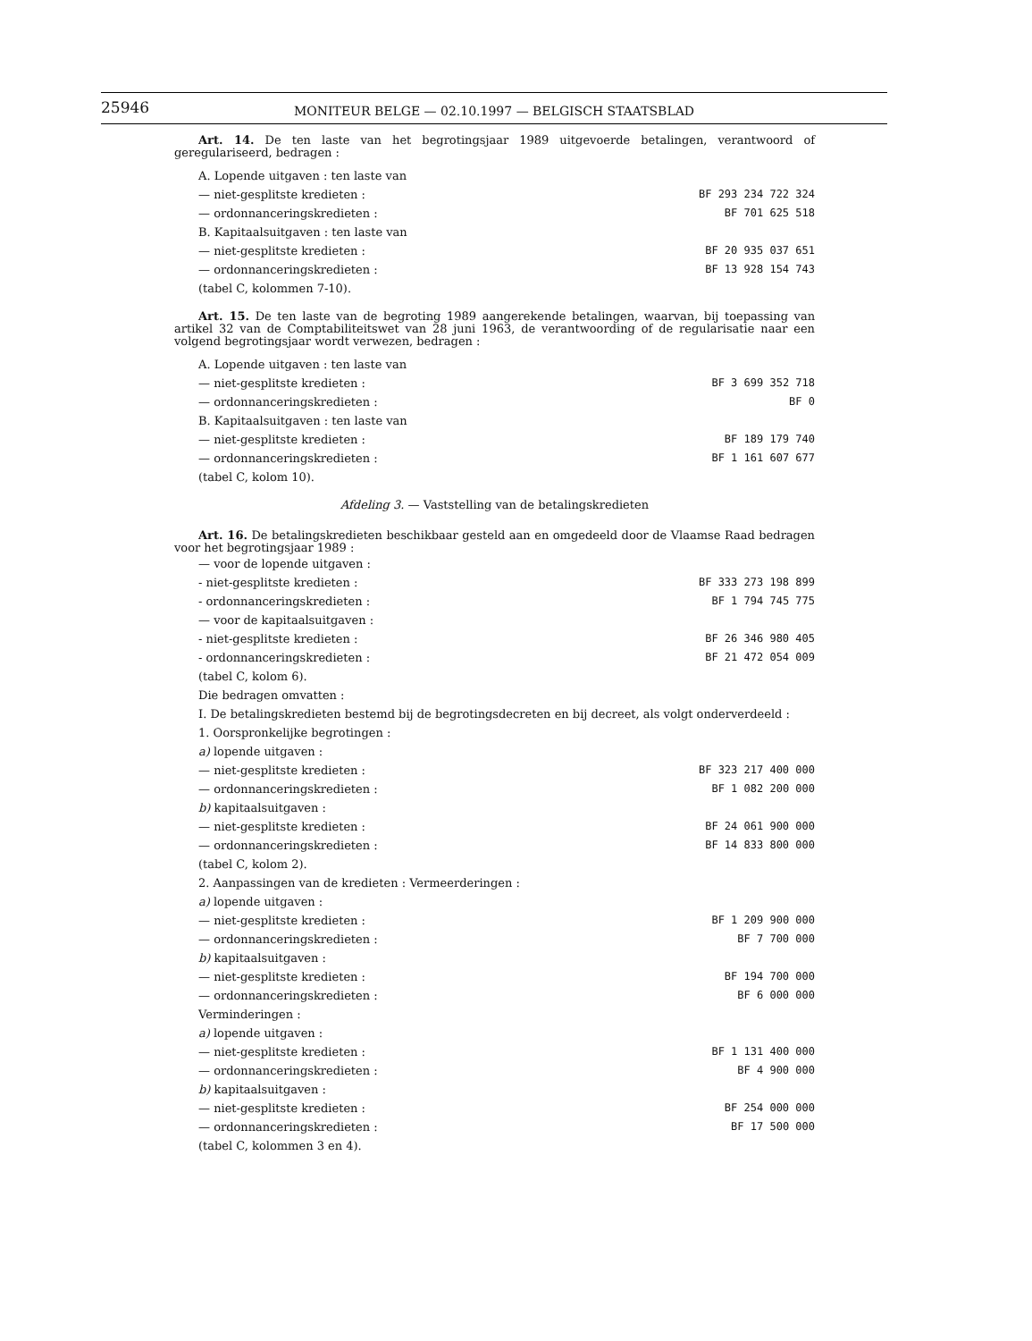25946
MONITEUR BELGE — 02.10.1997 — BELGISCH STAATSBLAD
Art. 14. De ten laste van het begrotingsjaar 1989 uitgevoerde betalingen, verantwoord of geregulariseerd, bedragen :
| A. Lopende uitgaven : ten laste van | |
| — niet-gesplitste kredieten : | BF 293 234 722 324 |
| — ordonnanceringskredieten : | BF 701 625 518 |
| B. Kapitaalsuitgaven : ten laste van | |
| — niet-gesplitste kredieten : | BF 20 935 037 651 |
| — ordonnanceringskredieten : | BF 13 928 154 743 |
| (tabel C, kolommen 7-10). | |
Art. 15. De ten laste van de begroting 1989 aangerekende betalingen, waarvan, bij toepassing van artikel 32 van de Comptabiliteitswet van 28 juni 1963, de verantwoording of de regularisatie naar een volgend begrotingsjaar wordt verwezen, bedragen :
| A. Lopende uitgaven : ten laste van | |
| — niet-gesplitste kredieten : | BF 3 699 352 718 |
| — ordonnanceringskredieten : | BF 0 |
| B. Kapitaalsuitgaven : ten laste van | |
| — niet-gesplitste kredieten : | BF 189 179 740 |
| — ordonnanceringskredieten : | BF 1 161 607 677 |
| (tabel C, kolom 10). | |
Afdeling 3. — Vaststelling van de betalingskredieten
Art. 16. De betalingskredieten beschikbaar gesteld aan en omgedeeld door de Vlaamse Raad bedragen voor het begrotingsjaar 1989 :
| — voor de lopende uitgaven : | |
| - niet-gesplitste kredieten : | BF 333 273 198 899 |
| - ordonnanceringskredieten : | BF 1 794 745 775 |
| — voor de kapitaalsuitgaven : | |
| - niet-gesplitste kredieten : | BF 26 346 980 405 |
| - ordonnanceringskredieten : | BF 21 472 054 009 |
| (tabel C, kolom 6). | |
| Die bedragen omvatten : | |
| I. De betalingskredieten bestemd bij de begrotingsdecreten en bij decreet, als volgt onderverdeeld : | |
| 1. Oorspronkelijke begrotingen : | |
| a) lopende uitgaven : | |
| — niet-gesplitste kredieten : | BF 323 217 400 000 |
| — ordonnanceringskredieten : | BF 1 082 200 000 |
| b) kapitaalsuitgaven : | |
| — niet-gesplitste kredieten : | BF 24 061 900 000 |
| — ordonnanceringskredieten : | BF 14 833 800 000 |
| (tabel C, kolom 2). | |
| 2. Aanpassingen van de kredieten : Vermeerderingen : | |
| a) lopende uitgaven : | |
| — niet-gesplitste kredieten : | BF 1 209 900 000 |
| — ordonnanceringskredieten : | BF 7 700 000 |
| b) kapitaalsuitgaven : | |
| — niet-gesplitste kredieten : | BF 194 700 000 |
| — ordonnanceringskredieten : | BF 6 000 000 |
| Verminderingen : | |
| a) lopende uitgaven : | |
| — niet-gesplitste kredieten : | BF 1 131 400 000 |
| — ordonnanceringskredieten : | BF 4 900 000 |
| b) kapitaalsuitgaven : | |
| — niet-gesplitste kredieten : | BF 254 000 000 |
| — ordonnanceringskredieten : | BF 17 500 000 |
| (tabel C, kolommen 3 en 4). | |